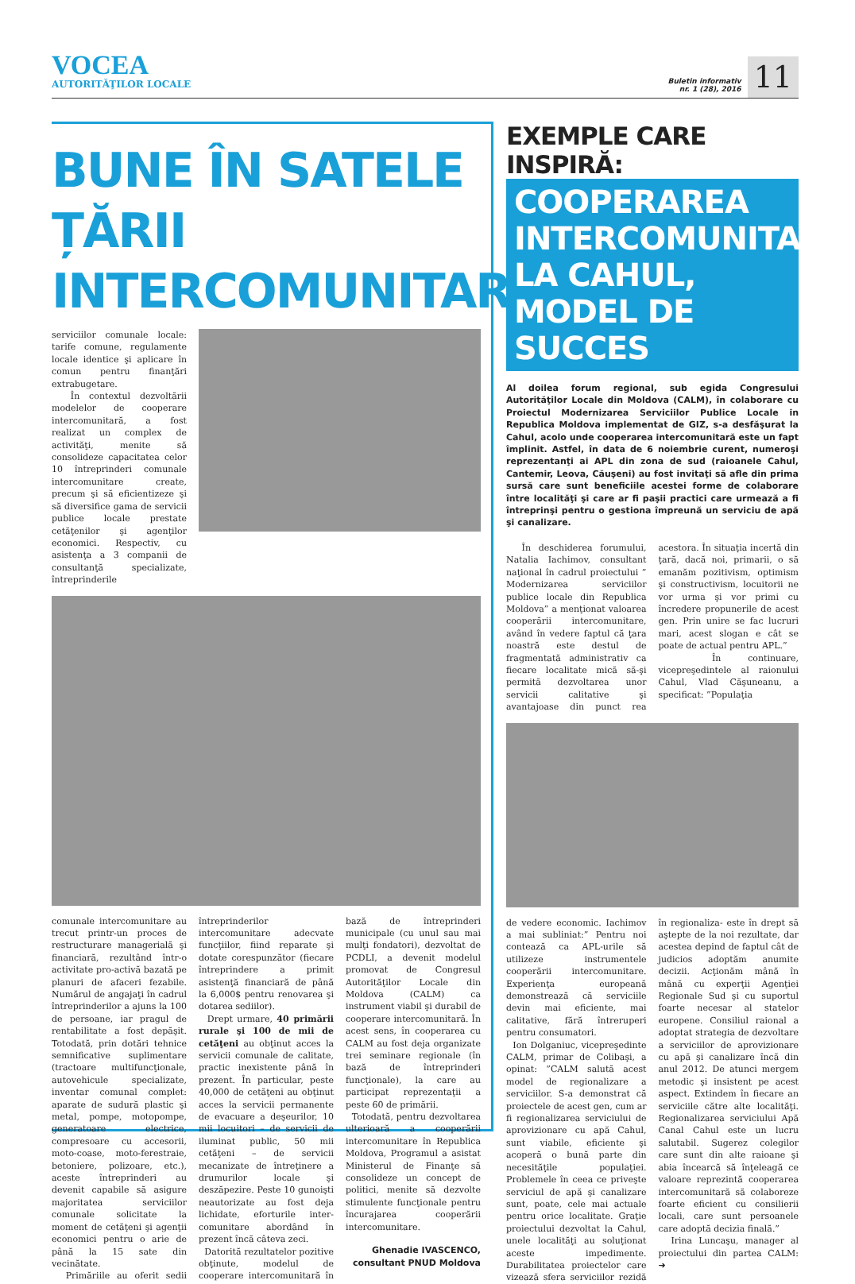VOCEA
AUTORITĂŢILOR LOCALE
Buletin informativ
nr. 1 (28), 2016
11
BUNE ÎN SATELE ȚĂRII INTERCOMUNITARĂ
serviciilor comunale locale: tarife comune, regulamente locale identice şi aplicare în comun pentru finanţări extrabugetare.
În contextul dezvoltării modelelor de cooperare intercomunitară, a fost realizat un complex de activităţi, menite să consolideze capacitatea celor 10 întreprinderi comunale intercomunitare create, precum şi să eficientizeze şi să diversifice gama de servicii publice locale prestate cetăţenilor şi agenţilor economici. Respectiv, cu asistenţa a 3 companii de consultanţă specializate, întreprinderile
comunale intercomunitare au trecut printr-un proces de restructurare managerială şi financiară, rezultând într-o activitate pro-activă bazată pe planuri de afaceri fezabile. Numărul de angajaţi în cadrul întreprinderilor a ajuns la 100 de persoane, iar pragul de rentabilitate a fost depăşit. Totodată, prin dotări tehnice semnificative suplimentare (tractoare multifuncţionale, autovehicule specializate, inventar comunal complet: aparate de sudură plastic şi metal, pompe, motopompe, generatoare electrice, compresoare cu accesorii, moto-coase, moto-ferestraie, betoniere, polizoare, etc.), aceste întreprinderi au devenit capabile să asigure majoritatea serviciilor comunale solicitate la moment de cetăţeni şi agenţii economici pentru o arie de până la 15 sate din vecinătate.
Primăriile au oferit sedii întreprinderilor intercomunitare adecvate funcţiilor, fiind reparate şi dotate corespunzător (fiecare întreprindere a primit asistenţă financiară de până la 6,000$ pentru renovarea şi dotarea sediilor).
Drept urmare, 40 primării rurale şi 100 de mii de cetăţeni au obţinut acces la servicii comunale de calitate, practic inexistente până în prezent. În particular, peste 40,000 de cetăţeni au obţinut acces la servicii permanente de evacuare a deşeurilor, 10 mii locuitori – de servicii de iluminat public, 50 mii cetăţeni – de servicii mecanizate de întreţinere a drumurilor locale şi deszăpezire. Peste 10 gunoişti neautorizate au fost deja lichidate, eforturile inter-comunitare abordând în prezent încă câteva zeci.
Datorită rezultatelor pozitive obţinute, modelul de cooperare intercomunitară în bază de întreprinderi municipale (cu unul sau mai mulţi fondatori), dezvoltat de PCDLI, a devenit modelul promovat de Congresul Autorităţilor Locale din Moldova (CALM) ca instrument viabil şi durabil de cooperare intercomunitară. În acest sens, în cooperarea cu CALM au fost deja organizate trei seminare regionale (în bază de întreprinderi funcţionale), la care au participat reprezentaţii a peste 60 de primării.
Totodată, pentru dezvoltarea ulterioară a cooperării intercomunitare în Republica Moldova, Programul a asistat Ministerul de Finanţe să consolideze un concept de politici, menite să dezvolte stimulente funcţionale pentru încurajarea cooperării intercomunitare.
Ghenadie IVASCENCO, consultant PNUD Moldova
EXEMPLE CARE INSPIRĂ:
COOPERAREA INTERCOMUNITARĂ LA CAHUL, MODEL DE SUCCES
Al doilea forum regional, sub egida Congresului Autorităţilor Locale din Moldova (CALM), în colaborare cu Proiectul Modernizarea Serviciilor Publice Locale in Republica Moldova implementat de GIZ, s-a desfăşurat la Cahul, acolo unde cooperarea intercomunitară este un fapt împlinit. Astfel, în data de 6 noiembrie curent, numeroşi reprezentanţi ai APL din zona de sud (raioanele Cahul, Cantemir, Leova, Căuşeni) au fost invitaţi să afle din prima sursă care sunt beneficiile acestei forme de colaborare între localităţi şi care ar fi paşii practici care urmează a fi întreprinşi pentru o gestiona împreună un serviciu de apă şi canalizare.
În deschiderea forumului, Natalia Iachimov, consultant naţional în cadrul proiectului ” Modernizarea serviciilor publice locale din Republica Moldova” a menţionat valoarea cooperării intercomunitare, având în vedere faptul că ţara noastră este destul de fragmentată administrativ ca fiecare localitate mică să-şi permită dezvoltarea unor servicii calitative şi avantajoase din punct rea acestora. În situaţia incertă din ţară, dacă noi, primarii, o să emanăm pozitivism, optimism şi constructivism, locuitorii ne vor urma şi vor primi cu încredere propunerile de acest gen. Prin unire se fac lucruri mari, acest slogan e cât se poate de actual pentru APL.”
În continuare, vicepreşedintele al raionului Cahul, Vlad Căşuneanu, a specificat: ”Populaţia
de vedere economic. Iachimov a mai subliniat:” Pentru noi contează ca APL-urile să utilizeze instrumentele cooperării intercomunitare. Experienţa europeană demonstrează că serviciile devin mai eficiente, mai calitative, fără întreruperi pentru consumatori.
Ion Dolganiuc, vicepreşedinte CALM, primar de Colibaşi, a opinat: ”CALM salută acest model de regionalizare a serviciilor. S-a demonstrat că proiectele de acest gen, cum ar fi regionalizarea serviciului de aprovizionare cu apă Cahul, sunt viabile, eficiente şi acoperă o bună parte din necesităţile populaţiei. Problemele în ceea ce priveşte serviciul de apă şi canalizare sunt, poate, cele mai actuale pentru orice localitate. Graţie proiectului dezvoltat la Cahul, unele localităţi au soluţionat aceste impedimente. Durabilitatea proiectelor care vizează sfera serviciilor rezidă în regionaliza- este în drept să aştepte de la noi rezultate, dar acestea depind de faptul cât de judicios adoptăm anumite decizii. Acţionăm mână în mână cu experţii Agenţiei Regionale Sud şi cu suportul foarte necesar al statelor europene. Consiliul raional a adoptat strategia de dezvoltare a serviciilor de aprovizionare cu apă şi canalizare încă din anul 2012. De atunci mergem metodic şi insistent pe acest aspect. Extindem în fiecare an serviciile către alte localităţi. Regionalizarea serviciului Apă Canal Cahul este un lucru salutabil. Sugerez colegilor care sunt din alte raioane şi abia încearcă să înţeleagă ce valoare reprezintă cooperarea intercomunitară să colaboreze foarte eficient cu consilierii locali, care sunt persoanele care adoptă decizia finală.”
Irina Luncaşu, manager al proiectului din partea CALM: ➜